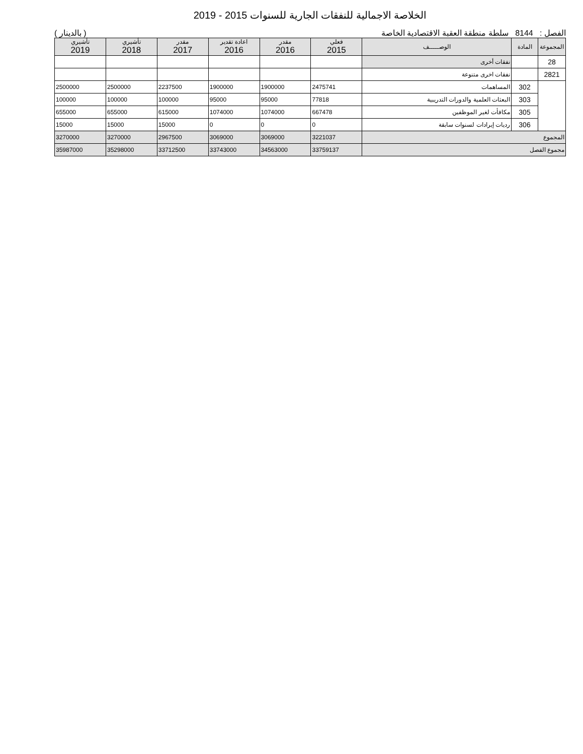الخلاصة الاجمالية للنفقات الجارية للسنوات 2015 - 2019
الفصل : 8144 سلطة منطقة العقبة الاقتصادية الخاصة ( بالدينار )
| المجموعة | المادة | الوصـــــف | فعلي 2015 | مقدر 2016 | اعادة تقدير 2016 | مقدر 2017 | تأشيري 2018 | تأشيري 2019 |
| --- | --- | --- | --- | --- | --- | --- | --- | --- |
| 28 | | نفقات أخرى | | | | | | |
| 2821 | | نفقات اخرى متنوعة | | | | | | |
| | 302 | المساهمات | 2475741 | 1900000 | 1900000 | 2237500 | 2500000 | 2500000 |
| | 303 | البعثات العلمية والدورات التدريبية | 77818 | 95000 | 95000 | 100000 | 100000 | 100000 |
| | 305 | مكافأت لغير الموظفين | 667478 | 1074000 | 1074000 | 615000 | 655000 | 655000 |
| | 306 | رديات إيرادات لسنوات سابقة | 0 | 0 | 0 | 15000 | 15000 | 15000 |
| المجموع | | | 3221037 | 3069000 | 3069000 | 2967500 | 3270000 | 3270000 |
| مجموع الفصل | | | 33759137 | 34563000 | 33743000 | 33712500 | 35298000 | 35987000 |